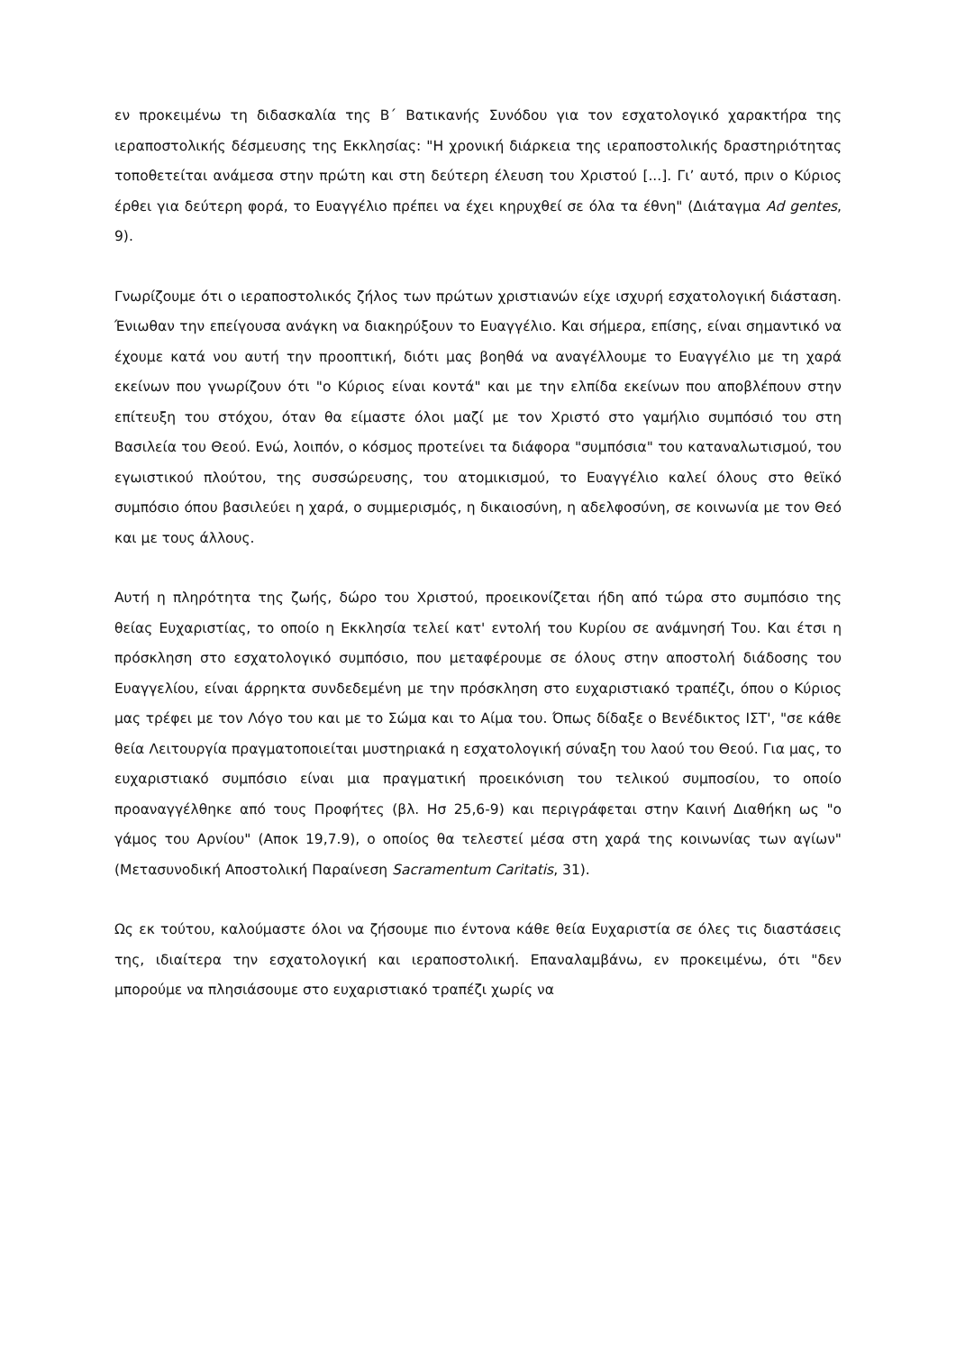εν προκειμένω τη διδασκαλία της Β΄ Βατικανής Συνόδου για τον εσχατολογικό χαρακτήρα της ιεραποστολικής δέσμευσης της Εκκλησίας: "Η χρονική διάρκεια της ιεραποστολικής δραστηριότητας τοποθετείται ανάμεσα στην πρώτη και στη δεύτερη έλευση του Χριστού [...]. Γι’ αυτό, πριν ο Κύριος έρθει για δεύτερη φορά, το Ευαγγέλιο πρέπει να έχει κηρυχθεί σε όλα τα έθνη" (Διάταγμα Ad gentes, 9).
Γνωρίζουμε ότι ο ιεραποστολικός ζήλος των πρώτων χριστιανών είχε ισχυρή εσχατολογική διάσταση. Ένιωθαν την επείγουσα ανάγκη να διακηρύξουν το Ευαγγέλιο. Και σήμερα, επίσης, είναι σημαντικό να έχουμε κατά νου αυτή την προοπτική, διότι μας βοηθά να αναγέλλουμε το Ευαγγέλιο με τη χαρά εκείνων που γνωρίζουν ότι "ο Κύριος είναι κοντά" και με την ελπίδα εκείνων που αποβλέπουν στην επίτευξη του στόχου, όταν θα είμαστε όλοι μαζί με τον Χριστό στο γαμήλιο συμπόσιό του στη Βασιλεία του Θεού. Ενώ, λοιπόν, ο κόσμος προτείνει τα διάφορα "συμπόσια" του καταναλωτισμού, του εγωιστικού πλούτου, της συσσώρευσης, του ατομικισμού, το Ευαγγέλιο καλεί όλους στο θεϊκό συμπόσιο όπου βασιλεύει η χαρά, ο συμμερισμός, η δικαιοσύνη, η αδελφοσύνη, σε κοινωνία με τον Θεό και με τους άλλους.
Αυτή η πληρότητα της ζωής, δώρο του Χριστού, προεικονίζεται ήδη από τώρα στο συμπόσιο της θείας Ευχαριστίας, το οποίο η Εκκλησία τελεί κατ' εντολή του Κυρίου σε ανάμνησή Του. Και έτσι η πρόσκληση στο εσχατολογικό συμπόσιο, που μεταφέρουμε σε όλους στην αποστολή διάδοσης του Ευαγγελίου, είναι άρρηκτα συνδεδεμένη με την πρόσκληση στο ευχαριστιακό τραπέζι, όπου ο Κύριος μας τρέφει με τον Λόγο του και με το Σώμα και το Αίμα του. Όπως δίδαξε ο Βενέδικτος ΙΣΤ', "σε κάθε θεία Λειτουργία πραγματοποιείται μυστηριακά η εσχατολογική σύναξη του λαού του Θεού. Για μας, το ευχαριστιακό συμπόσιο είναι μια πραγματική προεικόνιση του τελικού συμποσίου, το οποίο προαναγγέλθηκε από τους Προφήτες (βλ. Ησ 25,6-9) και περιγράφεται στην Καινή Διαθήκη ως "ο γάμος του Αρνίου" (Αποκ 19,7.9), ο οποίος θα τελεστεί μέσα στη χαρά της κοινωνίας των αγίων" (Μετασυνοδική Αποστολική Παραίνεση Sacramentum Caritatis, 31).
Ως εκ τούτου, καλούμαστε όλοι να ζήσουμε πιο έντονα κάθε θεία Ευχαριστία σε όλες τις διαστάσεις της, ιδιαίτερα την εσχατολογική και ιεραποστολική. Επαναλαμβάνω, εν προκειμένω, ότι "δεν μπορούμε να πλησιάσουμε στο ευχαριστιακό τραπέζι χωρίς να